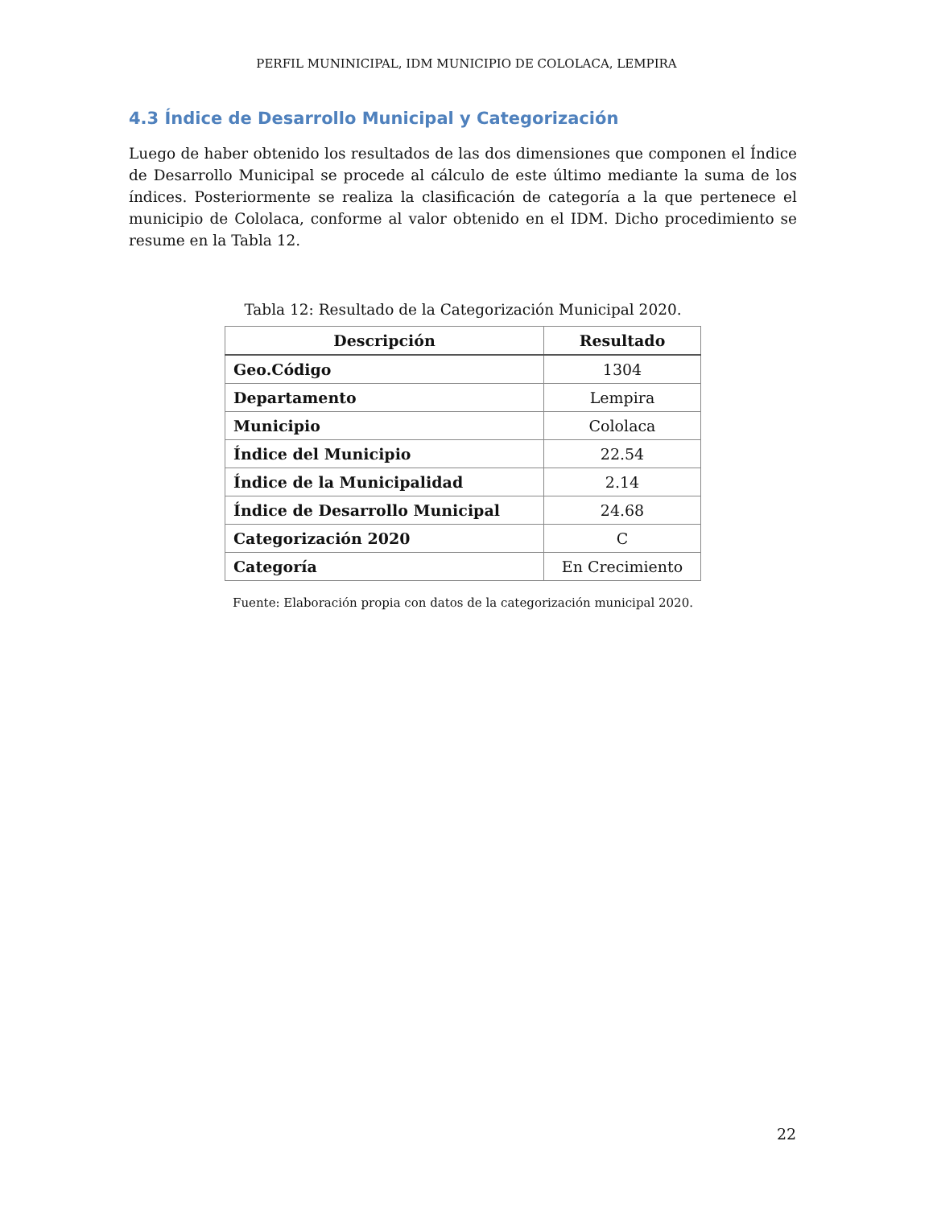PERFIL MUNINICIPAL, IDM MUNICIPIO DE COLOLACA, LEMPIRA
4.3 Índice de Desarrollo Municipal y Categorización
Luego de haber obtenido los resultados de las dos dimensiones que componen el Índice de Desarrollo Municipal se procede al cálculo de este último mediante la suma de los índices. Posteriormente se realiza la clasificación de categoría a la que pertenece el municipio de Cololaca, conforme al valor obtenido en el IDM. Dicho procedimiento se resume en la Tabla 12.
Tabla 12: Resultado de la Categorización Municipal 2020.
| Descripción | Resultado |
| --- | --- |
| Geo.Código | 1304 |
| Departamento | Lempira |
| Municipio | Cololaca |
| Índice del Municipio | 22.54 |
| Índice de la Municipalidad | 2.14 |
| Índice de Desarrollo Municipal | 24.68 |
| Categorización 2020 | C |
| Categoría | En Crecimiento |
Fuente: Elaboración propia con datos de la categorización municipal 2020.
22